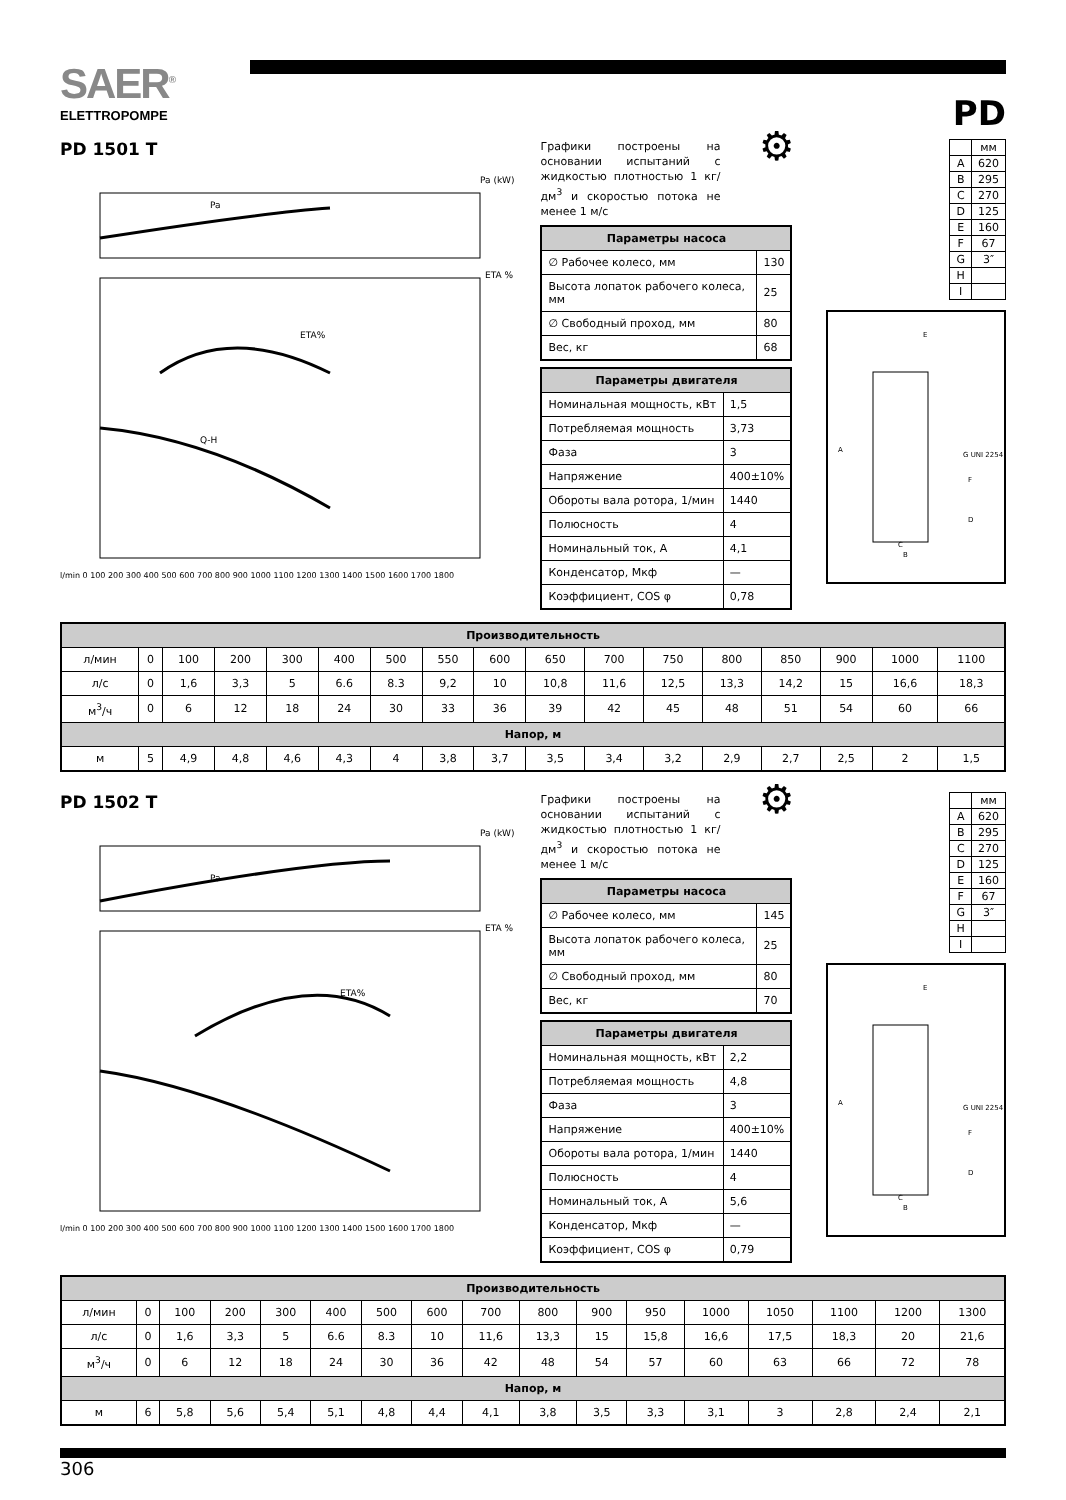SAER<sup>®</sup>
ELETTROPOMPE
PD
PD 1501 T
Pa (kW)
Pa
ETA %
ETA%
Q-H
l/min 0 100 200 300 400 500 600 700 800 900 1000 1100 1200 1300 1400 1500 1600 1700 1800
Графики построены на основании испытаний с жидкостью плотностью 1 кг/дм<sup>3</sup> и скоростью потока не менее 1 м/с
⚙
| Параметры насоса | |
| --- | --- |
| ∅ Рабочее колесо, мм | 130 |
| Высота лопаток рабочего колеса, мм | 25 |
| ∅ Свободный проход, мм | 80 |
| Вес, кг | 68 |
| Параметры двигателя | |
| --- | --- |
| Номинальная мощность, кВт | 1,5 |
| Потребляемая мощность | 3,73 |
| Фаза | 3 |
| Напряжение | 400±10% |
| Обороты вала ротора, 1/мин | 1440 |
| Полюсность | 4 |
| Номинальный ток, А | 4,1 |
| Конденсатор, Мкф | — |
| Коэффициент, COS φ | 0,78 |
| | мм |
| A | 620 |
| B | 295 |
| C | 270 |
| D | 125 |
| E | 160 |
| F | 67 |
| G | 3″ |
| H | |
| I | |
E
A
G UNI 2254
F
D
C
B
| Производительность | | | | | | | | | | | | | | | | |
| л/мин | 0 | 100 | 200 | 300 | 400 | 500 | 550 | 600 | 650 | 700 | 750 | 800 | 850 | 900 | 1000 | 1100 |
| л/с | 0 | 1,6 | 3,3 | 5 | 6.6 | 8.3 | 9,2 | 10 | 10,8 | 11,6 | 12,5 | 13,3 | 14,2 | 15 | 16,6 | 18,3 |
| м<sup>3</sup>/ч | 0 | 6 | 12 | 18 | 24 | 30 | 33 | 36 | 39 | 42 | 45 | 48 | 51 | 54 | 60 | 66 |
| Напор, м | | | | | | | | | | | | | | | | |
| м | 5 | 4,9 | 4,8 | 4,6 | 4,3 | 4 | 3,8 | 3,7 | 3,5 | 3,4 | 3,2 | 2,9 | 2,7 | 2,5 | 2 | 1,5 |
PD 1502 T
Pa (kW)
Pa
ETA %
ETA%
l/min 0 100 200 300 400 500 600 700 800 900 1000 1100 1200 1300 1400 1500 1600 1700 1800
Графики построены на основании испытаний с жидкостью плотностью 1 кг/дм<sup>3</sup> и скоростью потока не менее 1 м/с
⚙
| Параметры насоса | |
| --- | --- |
| ∅ Рабочее колесо, мм | 145 |
| Высота лопаток рабочего колеса, мм | 25 |
| ∅ Свободный проход, мм | 80 |
| Вес, кг | 70 |
| Параметры двигателя | |
| --- | --- |
| Номинальная мощность, кВт | 2,2 |
| Потребляемая мощность | 4,8 |
| Фаза | 3 |
| Напряжение | 400±10% |
| Обороты вала ротора, 1/мин | 1440 |
| Полюсность | 4 |
| Номинальный ток, А | 5,6 |
| Конденсатор, Мкф | — |
| Коэффициент, COS φ | 0,79 |
| | мм |
| A | 620 |
| B | 295 |
| C | 270 |
| D | 125 |
| E | 160 |
| F | 67 |
| G | 3″ |
| H | |
| I | |
E
A
G UNI 2254
F
D
C
B
| Производительность | | | | | | | | | | | | | | | | |
| л/мин | 0 | 100 | 200 | 300 | 400 | 500 | 600 | 700 | 800 | 900 | 950 | 1000 | 1050 | 1100 | 1200 | 1300 |
| л/с | 0 | 1,6 | 3,3 | 5 | 6.6 | 8.3 | 10 | 11,6 | 13,3 | 15 | 15,8 | 16,6 | 17,5 | 18,3 | 20 | 21,6 |
| м<sup>3</sup>/ч | 0 | 6 | 12 | 18 | 24 | 30 | 36 | 42 | 48 | 54 | 57 | 60 | 63 | 66 | 72 | 78 |
| Напор, м | | | | | | | | | | | | | | | | |
| м | 6 | 5,8 | 5,6 | 5,4 | 5,1 | 4,8 | 4,4 | 4,1 | 3,8 | 3,5 | 3,3 | 3,1 | 3 | 2,8 | 2,4 | 2,1 |
306